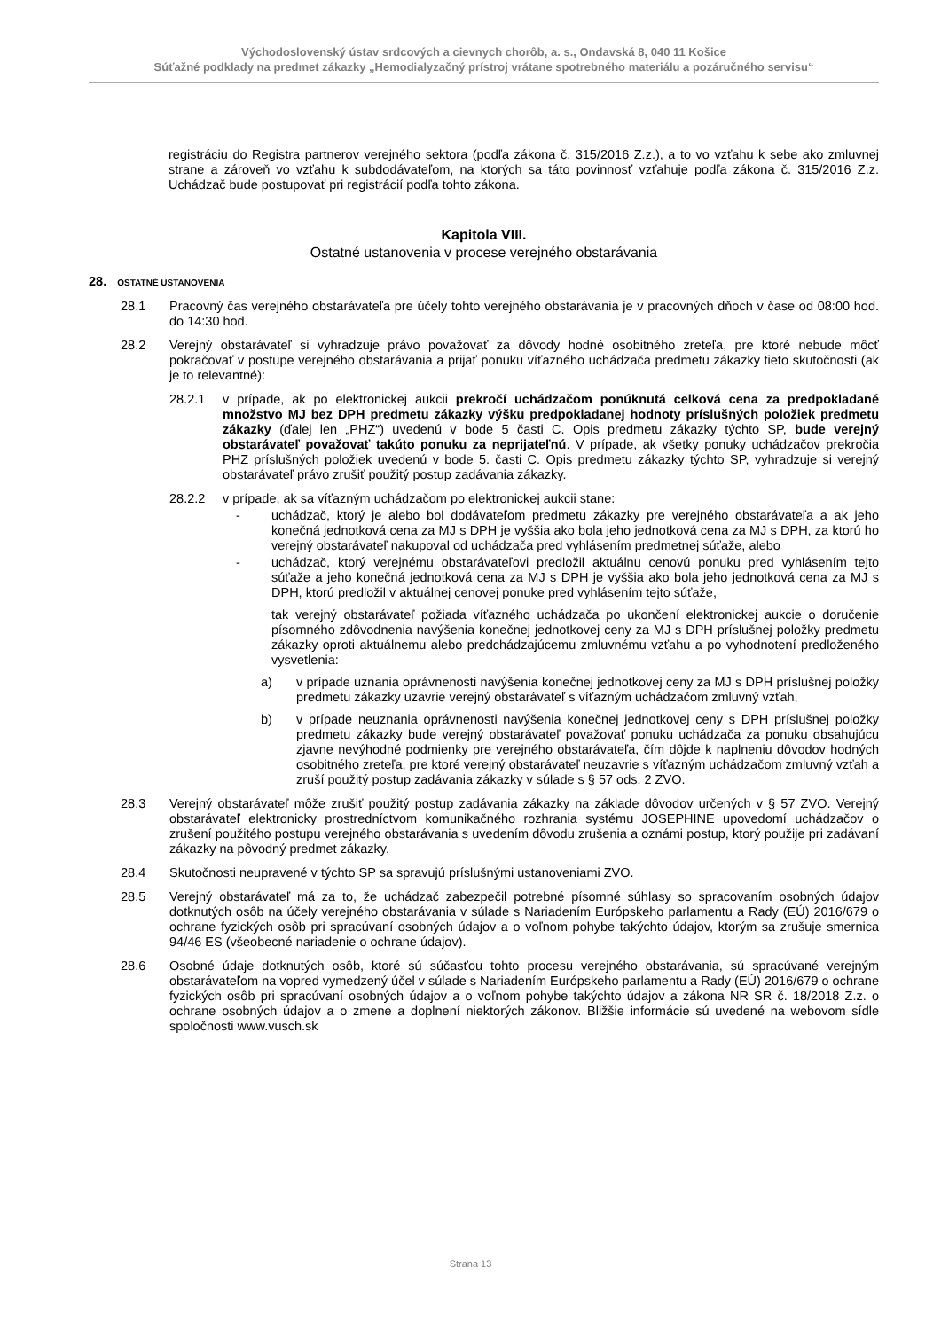Východoslovenský ústav srdcových a cievnych chorôb, a. s., Ondavská 8, 040 11 Košice
Súťažné podklady na predmet zákazky „Hemodialyzačný prístroj vrátane spotrebného materiálu a pozáručného servisu“
registráciu do Registra partnerov verejného sektora (podľa zákona č. 315/2016 Z.z.), a to vo vzťahu k sebe ako zmluvnej strane a zároveň vo vzťahu k subdodávateľom, na ktorých sa táto povinnosť vzťahuje podľa zákona č. 315/2016 Z.z. Uchádzač bude postupovať pri registrácií podľa tohto zákona.
Kapitola VIII.
Ostatné ustanovenia v procese verejného obstarávania
28. OSTATNÉ USTANOVENIA
28.1 Pracovný čas verejného obstarávateľa pre účely tohto verejného obstarávania je v pracovných dňoch v čase od 08:00 hod. do 14:30 hod.
28.2 Verejný obstarávateľ si vyhradzuje právo považovať za dôvody hodné osobitného zreteľa, pre ktoré nebude môcť pokračovať v postupe verejného obstarávania a prijať ponuku víťazného uchádzača predmetu zákazky tieto skutočnosti (ak je to relevantné):
28.2.1 v prípade, ak po elektronickej aukcii prekročí uchádzačom ponúknutá celková cena za predpokladané množstvo MJ bez DPH predmetu zákazky výšku predpokladanej hodnoty príslušných položiek predmetu zákazky (ďalej len „PHZ“) uvedenú v bode 5 časti C. Opis predmetu zákazky týchto SP, bude verejný obstarávateľ považovať takúto ponuku za neprijateľnú. V prípade, ak všetky ponuky uchádzačov prekročia PHZ príslušných položiek uvedenú v bode 5. časti C. Opis predmetu zákazky týchto SP, vyhradzuje si verejný obstarávateľ právo zrušiť použitý postup zadávania zákazky.
28.2.2 v prípade, ak sa víťazným uchádzačom po elektronickej aukcii stane:
- uchádzač, ktorý je alebo bol dodávateľom predmetu zákazky pre verejného obstarávateľa a ak jeho konečná jednotková cena za MJ s DPH je vyššia ako bola jeho jednotková cena za MJ s DPH, za ktorú ho verejný obstarávateľ nakupoval od uchádzača pred vyhlásením predmetnej súťaže, alebo
- uchádzač, ktorý verejnému obstarávateľovi predložil aktuálnu cenovú ponuku pred vyhlásením tejto súťaže a jeho konečná jednotková cena za MJ s DPH je vyššia ako bola jeho jednotková cena za MJ s DPH, ktorú predložil v aktuálnej cenovej ponuke pred vyhlásením tejto súťaže,
tak verejný obstarávateľ požiada víťazného uchádzača po ukončení elektronickej aukcie o doručenie písomného zdôvodnenia navýšenia konečnej jednotkovej ceny za MJ s DPH príslušnej položky predmetu zákazky oproti aktuálnemu alebo predchádzajúcemu zmluvnému vzťahu a po vyhodnotení predloženého vysvetlenia:
a) v prípade uznania oprávnenosti navýšenia konečnej jednotkovej ceny za MJ s DPH príslušnej položky predmetu zákazky uzavrie verejný obstarávateľ s víťazným uchádzačom zmluvný vzťah,
b) v prípade neuznania oprávnenosti navýšenia konečnej jednotkovej ceny s DPH príslušnej položky predmetu zákazky bude verejný obstarávateľ považovať ponuku uchádzača za ponuku obsahujúcu zjavne nevýhodné podmienky pre verejného obstarávateľa, čím dôjde k naplneniu dôvodov hodných osobitného zreteľa, pre ktoré verejný obstarávateľ neuzavrie s víťazným uchádzačom zmluvný vzťah a zruší použitý postup zadávania zákazky v súlade s § 57 ods. 2 ZVO.
28.3 Verejný obstarávateľ môže zrušiť použitý postup zadávania zákazky na základe dôvodov určených v § 57 ZVO. Verejný obstarávateľ elektronicky prostredníctvom komunikačného rozhrania systému JOSEPHINE upovedomí uchádzačov o zrušení použitého postupu verejného obstarávania s uvedením dôvodu zrušenia a oznámi postup, ktorý použije pri zadávaní zákazky na pôvodný predmet zákazky.
28.4 Skutočnosti neupravené v týchto SP sa spravujú príslušnými ustanoveniami ZVO.
28.5 Verejný obstarávateľ má za to, že uchádzač zabezpečil potrebné písomné súhlasy so spracovaním osobných údajov dotknutých osôb na účely verejného obstarávania v súlade s Nariadením Európskeho parlamentu a Rady (EÚ) 2016/679 o ochrane fyzických osôb pri spracúvaní osobných údajov a o voľnom pohybe takýchto údajov, ktorým sa zrušuje smernica 94/46 ES (všeobecné nariadenie o ochrane údajov).
28.6 Osobné údaje dotknutých osôb, ktoré sú súčasťou tohto procesu verejného obstarávania, sú spracúvané verejným obstarávateľom na vopred vymedzený účel v súlade s Nariadením Európskeho parlamentu a Rady (EÚ) 2016/679 o ochrane fyzických osôb pri spracúvaní osobných údajov a o voľnom pohybe takýchto údajov a zákona NR SR č. 18/2018 Z.z. o ochrane osobných údajov a o zmene a doplnení niektorých zákonov. Bližšie informácie sú uvedené na webovom sídle spoločnosti www.vusch.sk
Strana 13